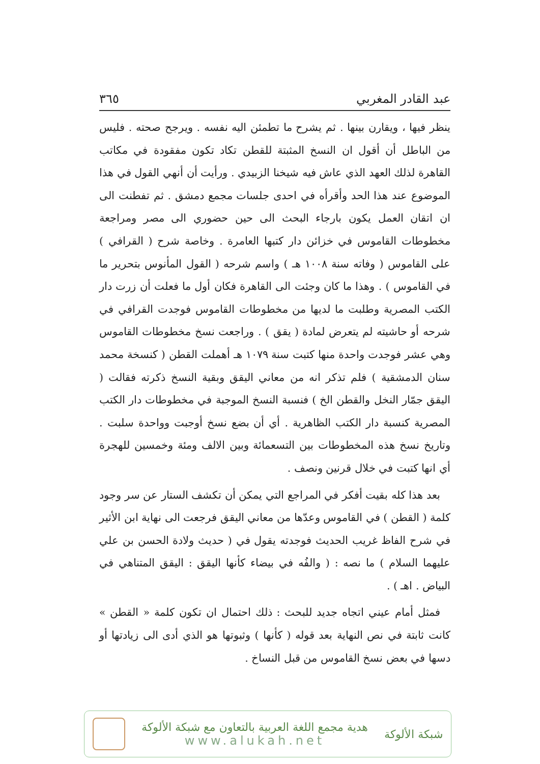عبد القادر المغربي ٣٦٥
ينظر فيها ، ويقارن بينها . ثم يشرح ما تطمئن اليه نفسه . ويرجح صحته . فليس من الباطل أن أقول ان النسخ المثبتة للقطن تكاد تكون مفقودة في مكاتب القاهرة لذلك العهد الذي عاش فيه شيخنا الزبيدي . ورأيت أن أنهي القول في هذا الموضوع عند هذا الحد وأقرأه في احدى جلسات مجمع دمشق . ثم تفطنت الى ان اتقان العمل يكون بارجاء البحث الى حين حضوري الى مصر ومراجعة مخطوطات القاموس في خزائن دار كتبها العامرة . وخاصة شرح ( القرافي ) على القاموس ( وفاته سنة ١٠٠٨ هـ ) واسم شرحه ( القول المأنوس بتحرير ما في القاموس ) . وهذا ما كان وجئت الى القاهرة فكان أول ما فعلت أن زرت دار الكتب المصرية وطلبت ما لديها من مخطوطات القاموس فوجدت القرافي في شرحه أو حاشيته لم يتعرض لمادة ( يقق ) . وراجعت نسخ مخطوطات القاموس وهي عشر فوجدت واحدة منها كتبت سنة ١٠٧٩ هـ أهملت القطن ( كنسخة محمد سنان الدمشقية ) فلم تذكر انه من معاني اليقق وبقية النسخ ذكرته فقالت ( اليقق جمّار النخل والقطن الخ ) فنسبة النسخ الموجبة في مخطوطات دار الكتب المصرية كنسبة دار الكتب الظاهرية . أي أن بضع نسخ أوجبت وواحدة سلبت . وتاريخ نسخ هذه المخطوطات بين التسعمائة وبين الالف ومئة وخمسين للهجرة أي انها كتبت في خلال قرنين ونصف .
بعد هذا كله بقيت أفكر في المراجع التي يمكن أن تكشف الستار عن سر وجود كلمة ( القطن ) في القاموس وعدّها من معاني اليقق فرجعت الى نهاية ابن الأثير في شرح الفاظ غريب الحديث فوجدته يقول في ( حديث ولادة الحسن بن علي عليهما السلام ) ما نصه : ( والفُه في بيضاء كأنها اليقق : اليقق المتناهي في البياض . اهـ ) .
فمثل أمام عيني اتجاه جديد للبحث : ذلك احتمال ان تكون كلمة « القطن » كانت ثابتة في نص النهاية بعد قوله ( كأنها ) وثبوتها هو الذي أدى الى زيادتها أو دسها في بعض نسخ القاموس من قبل النساخ .
شبكة الألوكة
هدية مجمع اللغة العربية بالتعاون مع شبكة الألوكة
www.alukah.net